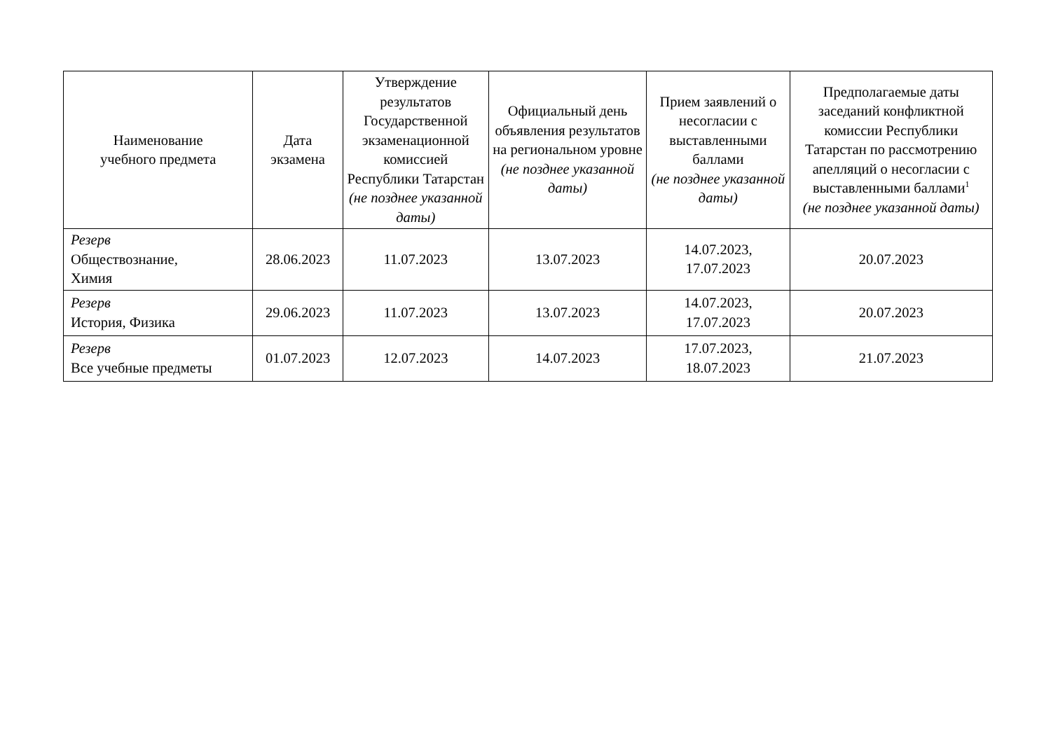| Наименование учебного предмета | Дата экзамена | Утверждение результатов Государственной экзаменационной комиссией Республики Татарстан (не позднее указанной даты) | Официальный день объявления результатов на региональном уровне (не позднее указанной даты) | Прием заявлений о несогласии с выставленными баллами (не позднее указанной даты) | Предполагаемые даты заседаний конфликтной комиссии Республики Татарстан по рассмотрению апелляций о несогласии с выставленными баллами<sup>1</sup> (не позднее указанной даты) |
| --- | --- | --- | --- | --- | --- |
| Резерв Обществознание, Химия | 28.06.2023 | 11.07.2023 | 13.07.2023 | 14.07.2023, 17.07.2023 | 20.07.2023 |
| Резерв История, Физика | 29.06.2023 | 11.07.2023 | 13.07.2023 | 14.07.2023, 17.07.2023 | 20.07.2023 |
| Резерв Все учебные предметы | 01.07.2023 | 12.07.2023 | 14.07.2023 | 17.07.2023, 18.07.2023 | 21.07.2023 |